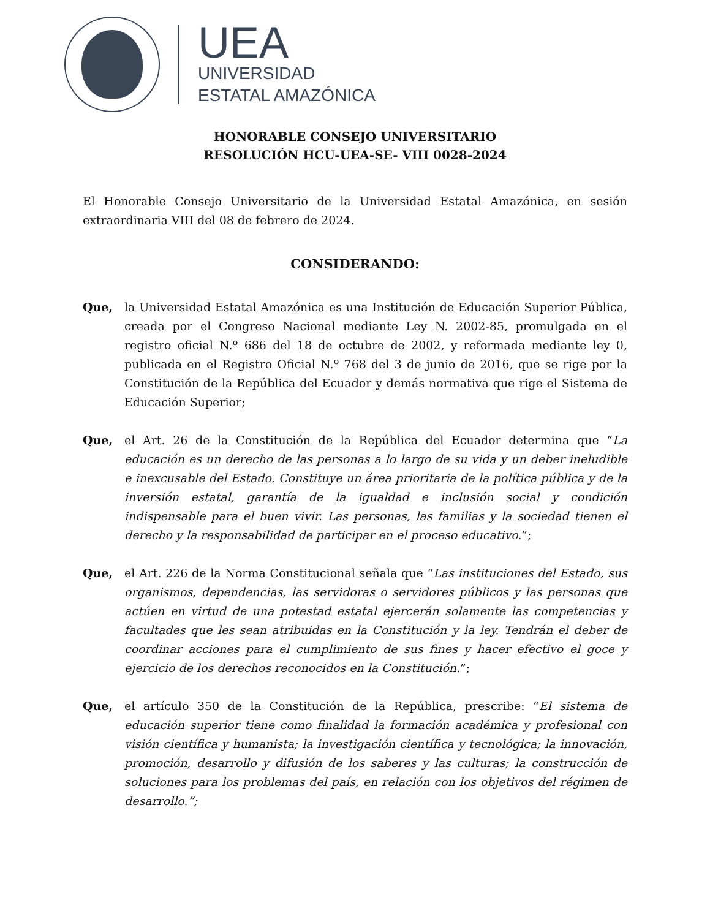UEA
UNIVERSIDAD
ESTATAL AMAZÓNICA
HONORABLE CONSEJO UNIVERSITARIO
RESOLUCIÓN HCU-UEA-SE- VIII 0028-2024
El Honorable Consejo Universitario de la Universidad Estatal Amazónica, en sesión extraordinaria VIII del 08 de febrero de 2024.
CONSIDERANDO:
Que, la Universidad Estatal Amazónica es una Institución de Educación Superior Pública, creada por el Congreso Nacional mediante Ley N. 2002-85, promulgada en el registro oficial N.º 686 del 18 de octubre de 2002, y reformada mediante ley 0, publicada en el Registro Oficial N.º 768 del 3 de junio de 2016, que se rige por la Constitución de la República del Ecuador y demás normativa que rige el Sistema de Educación Superior;
Que, el Art. 26 de la Constitución de la República del Ecuador determina que “La educación es un derecho de las personas a lo largo de su vida y un deber ineludible e inexcusable del Estado. Constituye un área prioritaria de la política pública y de la inversión estatal, garantía de la igualdad e inclusión social y condición indispensable para el buen vivir. Las personas, las familias y la sociedad tienen el derecho y la responsabilidad de participar en el proceso educativo.”;
Que, el Art. 226 de la Norma Constitucional señala que “Las instituciones del Estado, sus organismos, dependencias, las servidoras o servidores públicos y las personas que actúen en virtud de una potestad estatal ejercerán solamente las competencias y facultades que les sean atribuidas en la Constitución y la ley. Tendrán el deber de coordinar acciones para el cumplimiento de sus fines y hacer efectivo el goce y ejercicio de los derechos reconocidos en la Constitución.”;
Que, el artículo 350 de la Constitución de la República, prescribe: “El sistema de educación superior tiene como finalidad la formación académica y profesional con visión científica y humanista; la investigación científica y tecnológica; la innovación, promoción, desarrollo y difusión de los saberes y las culturas; la construcción de soluciones para los problemas del país, en relación con los objetivos del régimen de desarrollo.”;